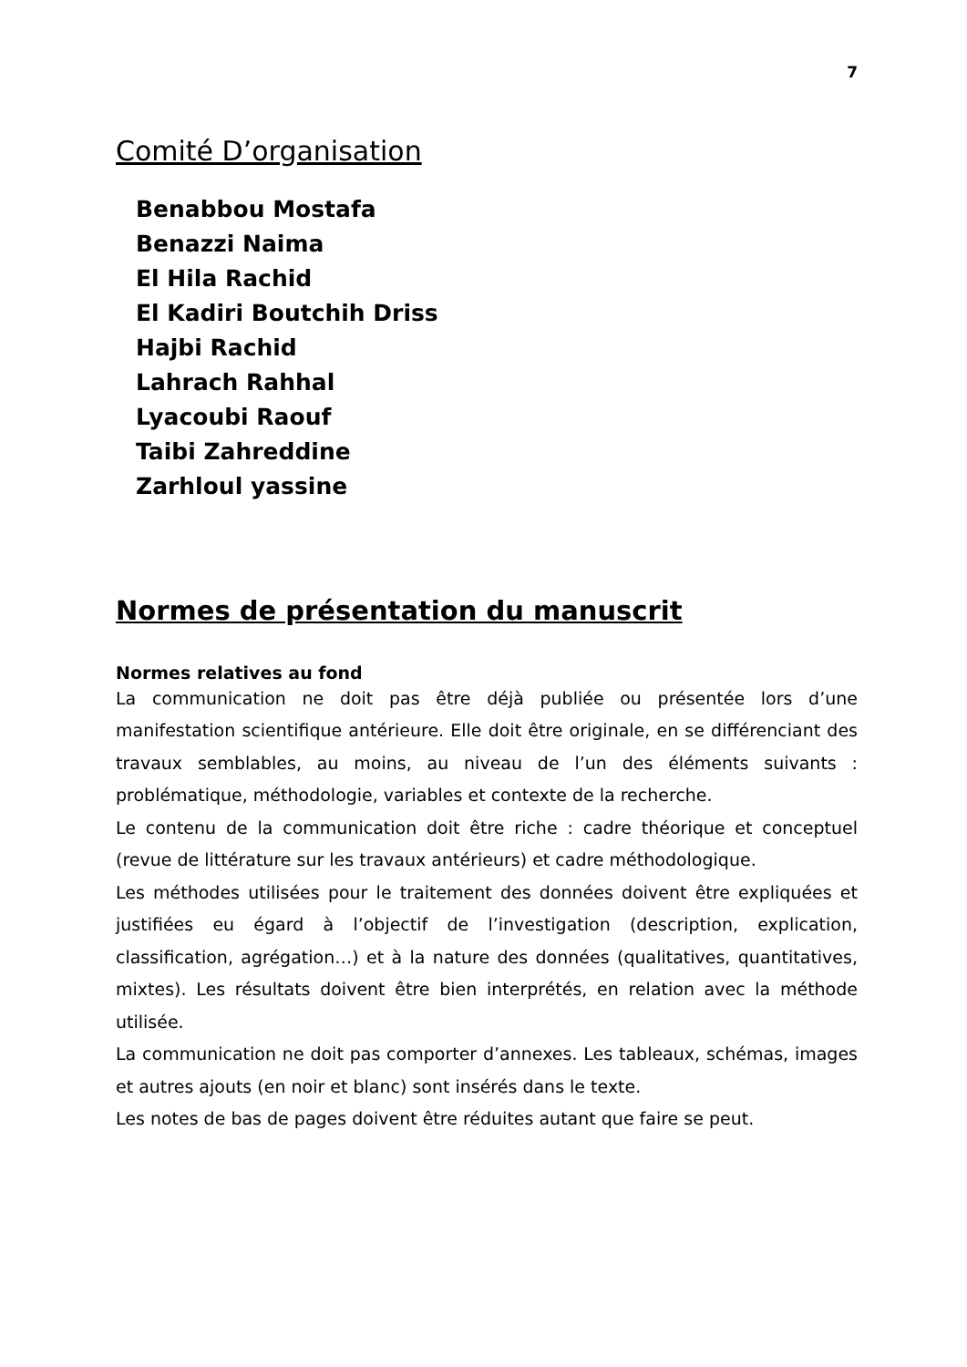7
Comité D’organisation
Benabbou Mostafa
Benazzi Naima
El Hila Rachid
El Kadiri Boutchih Driss
Hajbi Rachid
Lahrach Rahhal
Lyacoubi Raouf
Taibi Zahreddine
Zarhloul yassine
Normes de présentation du manuscrit
Normes relatives au fond
La communication ne doit pas être déjà publiée ou présentée lors d’une manifestation scientifique antérieure. Elle doit être originale, en se différenciant des travaux semblables, au moins, au niveau de l’un des éléments suivants : problématique, méthodologie, variables et contexte de la recherche.
Le contenu de la communication doit être riche : cadre théorique et conceptuel (revue de littérature sur les travaux antérieurs) et cadre méthodologique.
Les méthodes utilisées pour le traitement des données doivent être expliquées et justifiées eu égard à l’objectif de l’investigation (description, explication, classification, agrégation…) et à la nature des données (qualitatives, quantitatives, mixtes). Les résultats doivent être bien interprétés, en relation avec la méthode utilisée.
La communication ne doit pas comporter d’annexes. Les tableaux, schémas, images et autres ajouts (en noir et blanc) sont insérés dans le texte.
Les notes de bas de pages doivent être réduites autant que faire se peut.